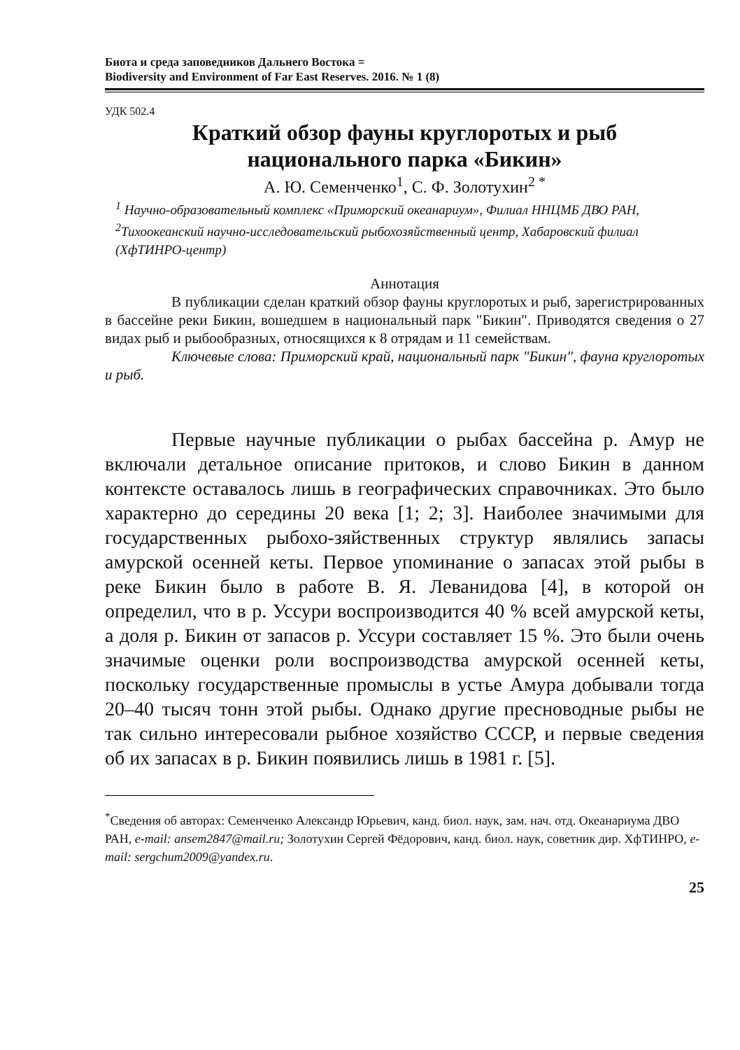Биота и среда заповедников Дальнего Востока =
Biodiversity and Environment of Far East Reserves. 2016. № 1 (8)
УДК 502.4
Краткий обзор фауны круглоротых и рыб
национального парка «Бикин»
А. Ю. Семенченко<sup>1</sup>, С. Ф. Золотухин<sup>2 *</sup>
<sup>1</sup> Научно-образовательный комплекс «Приморский океанариум», Филиал ННЦМБ ДВО РАН, <sup>2</sup>Тихоокеанский научно-исследовательский рыбохозяйственный центр, Хабаровский филиал (ХфТИНРО-центр)
Аннотация
В публикации сделан краткий обзор фауны круглоротых и рыб, зарегистрированных в бассейне реки Бикин, вошедшем в национальный парк "Бикин". Приводятся сведения о 27 видах рыб и рыбообразных, относящихся к 8 отрядам и 11 семействам.
Ключевые слова: Приморский край, национальный парк "Бикин", фауна круглоротых и рыб.
Первые научные публикации о рыбах бассейна р. Амур не включали детальное описание притоков, и слово Бикин в данном контексте оставалось лишь в географических справочниках. Это было характерно до середины 20 века [1; 2; 3]. Наиболее значимыми для государственных рыбохо-зяйственных структур являлись запасы амурской осенней кеты. Первое упоминание о запасах этой рыбы в реке Бикин было в работе В. Я. Леванидова [4], в которой он определил, что в р. Уссури воспроизводится 40 % всей амурской кеты, а доля р. Бикин от запасов р. Уссури составляет 15 %. Это были очень значимые оценки роли воспроизводства амурской осенней кеты, поскольку государственные промыслы в устье Амура добывали тогда 20–40 тысяч тонн этой рыбы. Однако другие пресноводные рыбы не так сильно интересовали рыбное хозяйство СССР, и первые сведения об их запасах в р. Бикин появились лишь в 1981 г. [5].
<sup>*</sup> Сведения об авторах: Семенченко Александр Юрьевич, канд. биол. наук, зам. нач. отд. Океанариума ДВО РАН, e-mail: ansem2847@mail.ru; Золотухин Сергей Фёдорович, канд. биол. наук, советник дир. ХфТИНРО, e-mail: sergchum2009@yandex.ru.
25